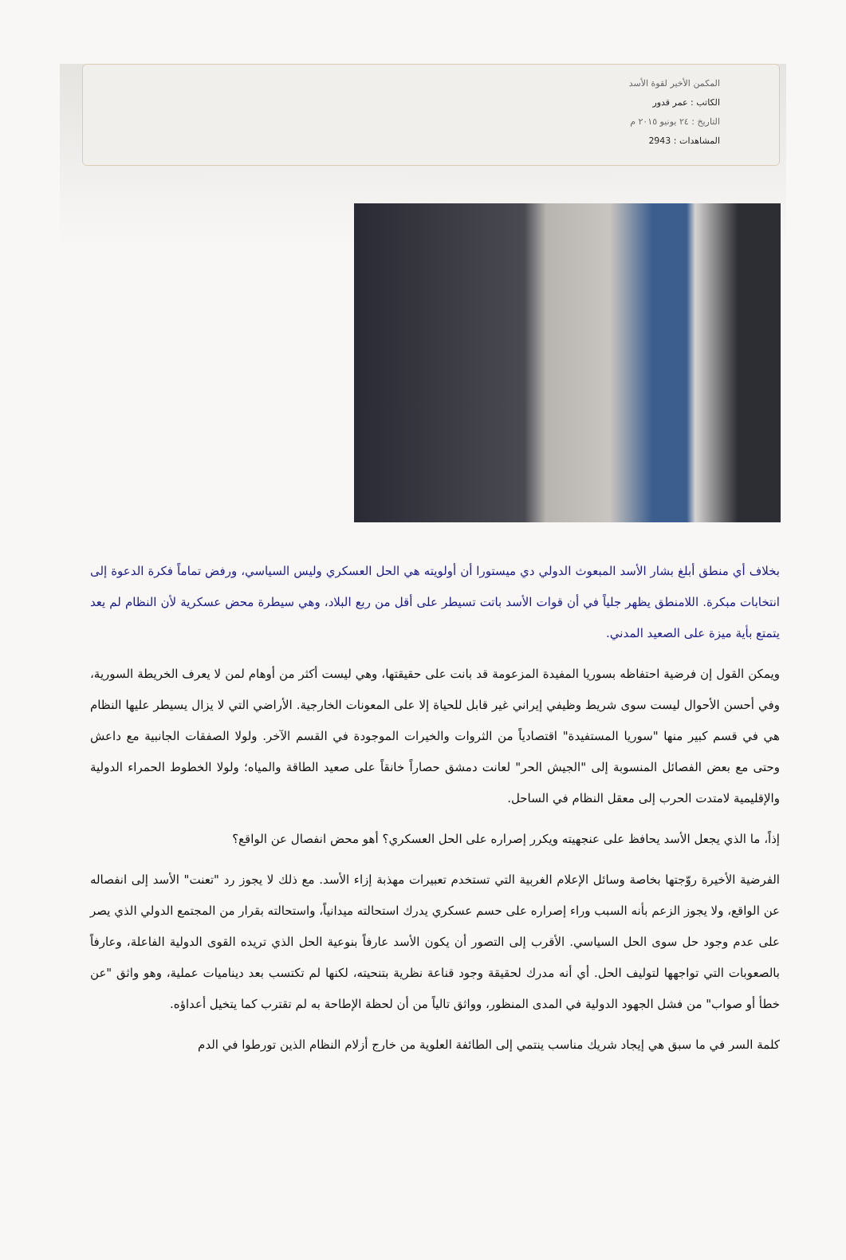المكمن الأخير لقوة الأسد
الكاتب : عمر قدور
التاريخ : ٢٤ يونيو ٢٠١٥ م
المشاهدات : 2943
بخلاف أي منطق أبلغ بشار الأسد المبعوث الدولي دي ميستورا أن أولويته هي الحل العسكري وليس السياسي، ورفض تماماً فكرة الدعوة إلى انتخابات مبكرة. اللامنطق يظهر جلياً في أن قوات الأسد باتت تسيطر على أقل من ربع البلاد، وهي سيطرة محض عسكرية لأن النظام لم يعد يتمتع بأية ميزة على الصعيد المدني.
ويمكن القول إن فرضية احتفاظه بسوريا المفيدة المزعومة قد بانت على حقيقتها، وهي ليست أكثر من أوهام لمن لا يعرف الخريطة السورية، وفي أحسن الأحوال ليست سوى شريط وظيفي إيراني غير قابل للحياة إلا على المعونات الخارجية. الأراضي التي لا يزال يسيطر عليها النظام هي في قسم كبير منها "سوريا المستفيدة" اقتصادياً من الثروات والخيرات الموجودة في القسم الآخر. ولولا الصفقات الجانبية مع داعش وحتى مع بعض الفصائل المنسوبة إلى "الجيش الحر" لعانت دمشق حصاراً خانقاً على صعيد الطاقة والمياه؛ ولولا الخطوط الحمراء الدولية والإقليمية لامتدت الحرب إلى معقل النظام في الساحل.
إذاً، ما الذي يجعل الأسد يحافظ على عنجهيته ويكرر إصراره على الحل العسكري؟ أهو محض انفصال عن الواقع؟
الفرضية الأخيرة روّجتها بخاصة وسائل الإعلام الغربية التي تستخدم تعبيرات مهذبة إزاء الأسد. مع ذلك لا يجوز رد "تعنت" الأسد إلى انفصاله عن الواقع، ولا يجوز الزعم بأنه السبب وراء إصراره على حسم عسكري يدرك استحالته ميدانياً، واستحالته بقرار من المجتمع الدولي الذي يصر على عدم وجود حل سوى الحل السياسي. الأقرب إلى التصور أن يكون الأسد عارفاً بنوعية الحل الذي تريده القوى الدولية الفاعلة، وعارفاً بالصعوبات التي تواجهها لتوليف الحل. أي أنه مدرك لحقيقة وجود قناعة نظرية بتنحيته، لكنها لم تكتسب بعد ديناميات عملية، وهو واثق "عن خطأ أو صواب" من فشل الجهود الدولية في المدى المنظور، وواثق تالياً من أن لحظة الإطاحة به لم تقترب كما يتخيل أعداؤه.
كلمة السر في ما سبق هي إيجاد شريك مناسب ينتمي إلى الطائفة العلوية من خارج أزلام النظام الذين تورطوا في الدم